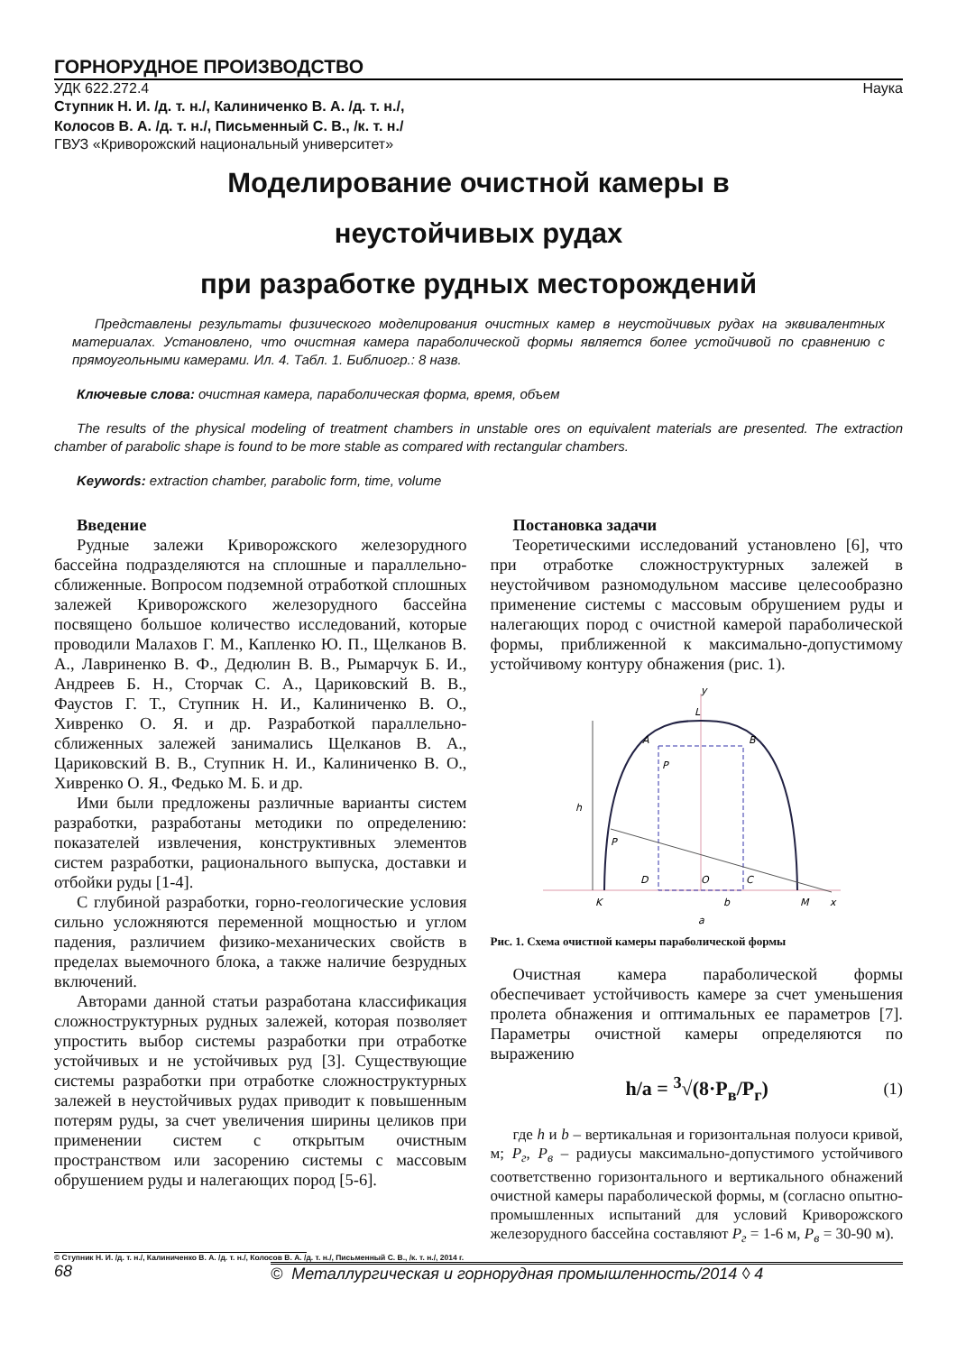ГОРНОРУДНОЕ ПРОИЗВОДСТВО
УДК 622.272.4 Наука
Ступник Н. И. /д. т. н./, Калиниченко В. А. /д. т. н./,
Колосов В. А. /д. т. н./, Письменный С. В., /к. т. н./
ГВУЗ «Криворожский национальный университет»
Моделирование очистной камеры в
неустойчивых рудах
при разработке рудных месторождений
Представлены результаты физического моделирования очистных камер в неустойчивых рудах на эквивалентных материалах. Установлено, что очистная камера параболической формы является более устойчивой по сравнению с прямоугольными камерами. Ил. 4. Табл. 1. Библиогр.: 8 назв.
Ключевые слова: очистная камера, параболическая форма, время, объем
The results of the physical modeling of treatment chambers in unstable ores on equivalent materials are presented. The extraction chamber of parabolic shape is found to be more stable as compared with rectangular chambers.
Keywords: extraction chamber, parabolic form, time, volume
Введение
Рудные залежи Криворожского железорудного бассейна подразделяются на сплошные и параллельно-сближенные. Вопросом подземной отработкой сплошных залежей Криворожского железорудного бассейна посвящено большое количество исследований, которые проводили Малахов Г. М., Капленко Ю. П., Щелканов В. А., Лавриненко В. Ф., Дедюлин В. В., Рымарчук Б. И., Андреев Б. Н., Сторчак С. А., Цариковский В. В., Фаустов Г. Т., Ступник Н. И., Калиниченко В. О., Хивренко О. Я. и др. Разработкой параллельно-сближенных залежей занимались Щелканов В. А., Цариковский В. В., Ступник Н. И., Калиниченко В. О., Хивренко О. Я., Федько М. Б. и др.
Ими были предложены различные варианты систем разработки, разработаны методики по определению: показателей извлечения, конструктивных элементов систем разработки, рационального выпуска, доставки и отбойки руды [1-4].
С глубиной разработки, горно-геологические условия сильно усложняются переменной мощностью и углом падения, различием физико-механических свойств в пределах выемочного блока, а также наличие безрудных включений.
Авторами данной статьи разработана классификация сложноструктурных рудных залежей, которая позволяет упростить выбор системы разработки при отработке устойчивых и не устойчивых руд [3]. Существующие системы разработки при отработке сложноструктурных залежей в неустойчивых рудах приводит к повышенным потерям руды, за счет увеличения ширины целиков при применении систем с открытым очистным пространством или засорению системы с массовым обрушением руды и налегающих пород [5-6].
Постановка задачи
Теоретическими исследований установлено [6], что при отработке сложноструктурных залежей в неустойчивом разномодульном массиве целесообразно применение системы с массовым обрушением руды и налегающих пород с очистной камерой параболической формы, приближенной к максимально-допустимому устойчивому контуру обнажения (рис. 1).
y
L
A
B
h
P
P
D
O
C
K
M
b
a
x
Рис. 1. Схема очистной камеры параболической формы
Очистная камера параболической формы обеспечивает устойчивость камере за счет уменьшения пролета обнажения и оптимальных ее параметров [7]. Параметры очистной камеры определяются по выражению
h/a = <sup>3</sup>√(8·P<sub>в</sub>/P<sub>г</sub>) (1)
где h и b – вертикальная и горизонтальная полуоси кривой, м; P<sub>г</sub>, P<sub>в</sub> – радиусы максимально-допустимого устойчивого соответственно горизонтального и вертикального обнажений очистной камеры параболической формы, м (согласно опытно-промышленных испытаний для условий Криворожского железорудного бассейна составляют P<sub>г</sub> = 1-6 м, P<sub>в</sub> = 30-90 м).
© Ступник Н. И. /д. т. н./, Калиниченко В. А. /д. т. н./, Колосов В. А. /д. т. н./, Письменный С. В., /к. т. н./, 2014 г.
68 © Металлургическая и горнорудная промышленность/2014 ◊ 4